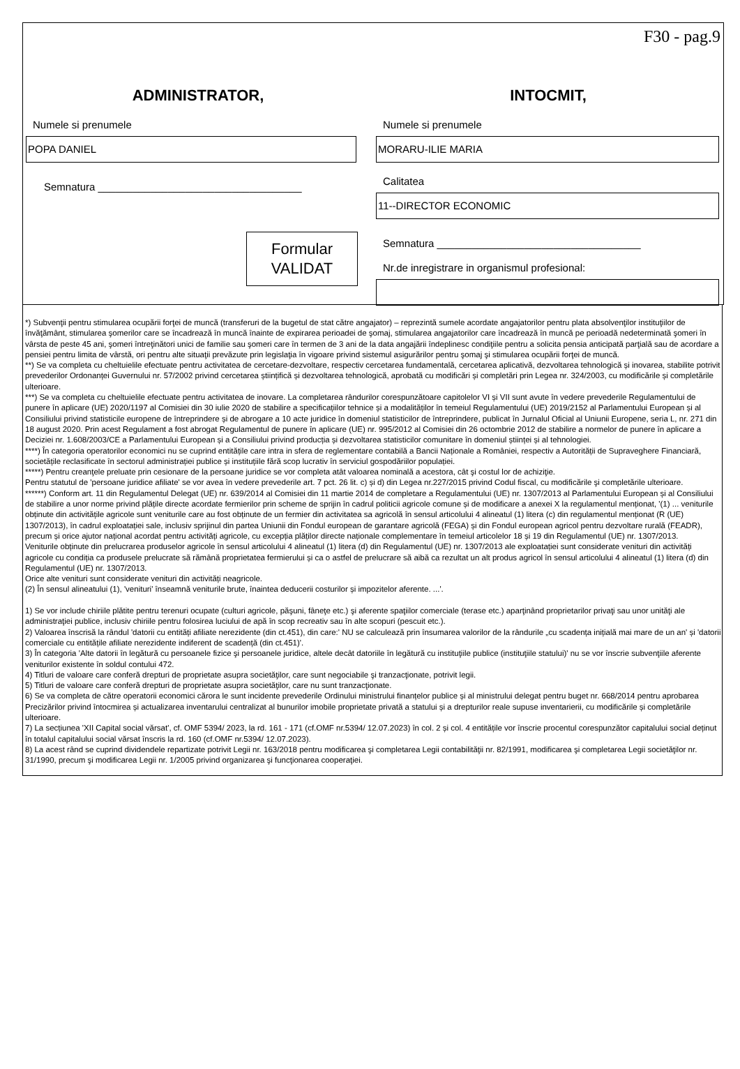F30 - pag.9
ADMINISTRATOR,
Numele si prenumele
POPA DANIEL
Semnatura ___________________________________
Formular
VALIDAT
INTOCMIT,
Numele si prenumele
MORARU-ILIE MARIA
Calitatea
11--DIRECTOR ECONOMIC
Semnatura ___________________________________
Nr.de inregistrare in organismul profesional:
*) Subvenţii pentru stimularea ocupării forţei de muncă (transferuri de la bugetul de stat către angajator) – reprezintă sumele acordate angajatorilor pentru plata absolvenţilor instituţiilor de învăţământ, stimularea şomerilor care se încadrează în muncă înainte de expirarea perioadei de şomaj, stimularea angajatorilor care încadrează în muncă pe perioadă nedeterminată şomeri în vârsta de peste 45 ani, şomeri întreţinători unici de familie sau şomeri care în termen de 3 ani de la data angajării îndeplinesc condiţiile pentru a solicita pensia anticipată parţială sau de acordare a pensiei pentru limita de vârstă, ori pentru alte situaţii prevăzute prin legislaţia în vigoare privind sistemul asigurărilor pentru şomaj şi stimularea ocupării forţei de muncă.
**) Se va completa cu cheltuielile efectuate pentru activitatea de cercetare-dezvoltare, respectiv cercetarea fundamentală, cercetarea aplicativă, dezvoltarea tehnologică și inovarea, stabilite potrivit prevederilor Ordonanței Guvernului nr. 57/2002 privind cercetarea științifică și dezvoltarea tehnologică, aprobată cu modificări și completări prin Legea nr. 324/2003, cu modificările și completările ulterioare.
***) Se va completa cu cheltuielile efectuate pentru activitatea de inovare. La completarea rândurilor corespunzătoare capitolelor VI și VII sunt avute în vedere prevederile Regulamentului de punere în aplicare (UE) 2020/1197 al Comisiei din 30 iulie 2020 de stabilire a specificațiilor tehnice și a modalităților în temeiul Regulamentului (UE) 2019/2152 al Parlamentului European și al Consiliului privind statisticile europene de întreprindere și de abrogare a 10 acte juridice în domeniul statisticilor de întreprindere, publicat în Jurnalul Oficial al Uniunii Europene, seria L, nr. 271 din 18 august 2020. Prin acest Regulament a fost abrogat Regulamentul de punere în aplicare (UE) nr. 995/2012 al Comisiei din 26 octombrie 2012 de stabilire a normelor de punere în aplicare a Deciziei nr. 1.608/2003/CE a Parlamentului European și a Consiliului privind producția și dezvoltarea statisticilor comunitare în domeniul științei și al tehnologiei.
****) În categoria operatorilor economici nu se cuprind entitățile care intra in sfera de reglementare contabilă a Bancii Naționale a României, respectiv a Autorității de Supraveghere Financiară, societățile reclasificate în sectorul administrației publice și instituțiile fără scop lucrativ în serviciul gospodăriilor populației.
*****) Pentru creanţele preluate prin cesionare de la persoane juridice se vor completa atât valoarea nominală a acestora, cât şi costul lor de achiziţie.
Pentru statutul de 'persoane juridice afiliate' se vor avea în vedere prevederile art. 7 pct. 26 lit. c) și d) din Legea nr.227/2015 privind Codul fiscal, cu modificările şi completările ulterioare.
******) Conform art. 11 din Regulamentul Delegat (UE) nr. 639/2014 al Comisiei din 11 martie 2014 de completare a Regulamentului (UE) nr. 1307/2013 al Parlamentului European și al Consiliului de stabilire a unor norme privind plățile directe acordate fermierilor prin scheme de sprijin în cadrul politicii agricole comune și de modificare a anexei X la regulamentul menționat, '(1) ... veniturile obținute din activitățile agricole sunt veniturile care au fost obținute de un fermier din activitatea sa agricolă în sensul articolului 4 alineatul (1) litera (c) din regulamentul menționat (R (UE) 1307/2013), în cadrul exploatației sale, inclusiv sprijinul din partea Uniunii din Fondul european de garantare agricolă (FEGA) și din Fondul european agricol pentru dezvoltare rurală (FEADR), precum și orice ajutor național acordat pentru activități agricole, cu excepția plăților directe naționale complementare în temeiul articolelor 18 și 19 din Regulamentul (UE) nr. 1307/2013.
Veniturile obținute din prelucrarea produselor agricole în sensul articolului 4 alineatul (1) litera (d) din Regulamentul (UE) nr. 1307/2013 ale exploatației sunt considerate venituri din activități agricole cu condiția ca produsele prelucrate să rămână proprietatea fermierului și ca o astfel de prelucrare să aibă ca rezultat un alt produs agricol în sensul articolului 4 alineatul (1) litera (d) din Regulamentul (UE) nr. 1307/2013.
Orice alte venituri sunt considerate venituri din activități neagricole.
(2) În sensul alineatului (1), 'venituri' înseamnă veniturile brute, înaintea deducerii costurilor și impozitelor aferente. ...'.
1) Se vor include chiriile plătite pentru terenuri ocupate (culturi agricole, păşuni, fâneţe etc.) şi aferente spaţiilor comerciale (terase etc.) aparţinând proprietarilor privaţi sau unor unităţi ale administraţiei publice, inclusiv chiriile pentru folosirea luciului de apă în scop recreativ sau în alte scopuri (pescuit etc.).
2) Valoarea înscrisă la rândul 'datorii cu entități afiliate nerezidente (din ct.451), din care:' NU se calculează prin însumarea valorilor de la rândurile „cu scadența inițială mai mare de un an' și 'datorii comerciale cu entitățile afiliate nerezidente indiferent de scadență (din ct.451)'.
3) În categoria 'Alte datorii în legătură cu persoanele fizice şi persoanele juridice, altele decât datoriile în legătură cu instituţiile publice (instituţiile statului)' nu se vor înscrie subvenţiile aferente veniturilor existente în soldul contului 472.
4) Titluri de valoare care conferă drepturi de proprietate asupra societăţilor, care sunt negociabile şi tranzacţionate, potrivit legii.
5) Titluri de valoare care conferă drepturi de proprietate asupra societăţilor, care nu sunt tranzacţionate.
6) Se va completa de către operatorii economici cărora le sunt incidente prevederile Ordinului ministrului finanțelor publice și al ministrului delegat pentru buget nr. 668/2014 pentru aprobarea Precizărilor privind întocmirea și actualizarea inventarului centralizat al bunurilor imobile proprietate privată a statului și a drepturilor reale supuse inventarierii, cu modificările și completările ulterioare.
7) La secțiunea 'XII Capital social vărsat', cf. OMF 5394/ 2023, la rd. 161 - 171 (cf.OMF nr.5394/ 12.07.2023) în col. 2 și col. 4 entitățile vor înscrie procentul corespunzător capitalului social deținut în totalul capitalului social vărsat înscris la rd. 160 (cf.OMF nr.5394/ 12.07.2023).
8) La acest rând se cuprind dividendele repartizate potrivit Legii nr. 163/2018 pentru modificarea şi completarea Legii contabilităţii nr. 82/1991, modificarea şi completarea Legii societăţilor nr. 31/1990, precum şi modificarea Legii nr. 1/2005 privind organizarea şi funcţionarea cooperaţiei.